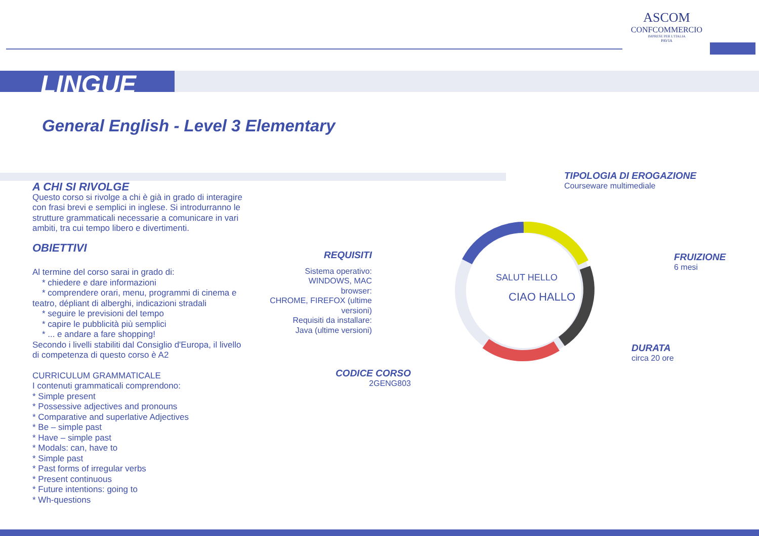LINGUE
ASCOM
CONFCOMMERCIO
IMPRESE PER L'ITALIA
PAVIA
General English - Level 3 Elementary
A CHI SI RIVOLGE
Questo corso si rivolge a chi è già in grado di interagire con frasi brevi e semplici in inglese. Si introdurranno le strutture grammaticali necessarie a comunicare in vari ambiti, tra cui tempo libero e divertimenti.
OBIETTIVI
Al termine del corso sarai in grado di:
* chiedere e dare informazioni
* comprendere orari, menu, programmi di cinema e teatro, dépliant di alberghi, indicazioni stradali
* seguire le previsioni del tempo
* capire le pubblicità più semplici
* ... e andare a fare shopping!
Secondo i livelli stabiliti dal Consiglio d'Europa, il livello di competenza di questo corso è A2
CURRICULUM GRAMMATICALE
I contenuti grammaticali comprendono:
* Simple present
* Possessive adjectives and pronouns
* Comparative and superlative Adjectives
* Be – simple past
* Have – simple past
* Modals: can, have to
* Simple past
* Past forms of irregular verbs
* Present continuous
* Future intentions: going to
* Wh-questions
REQUISITI
Sistema operativo:
WINDOWS, MAC
browser:
CHROME, FIREFOX (ultime versioni)
Requisiti da installare:
Java (ultime versioni)
SALUT HELLO
CIAO HALLO
TIPOLOGIA DI EROGAZIONE
Courseware multimediale
FRUIZIONE
6 mesi
DURATA
circa 20 ore
CODICE CORSO
2GENG803